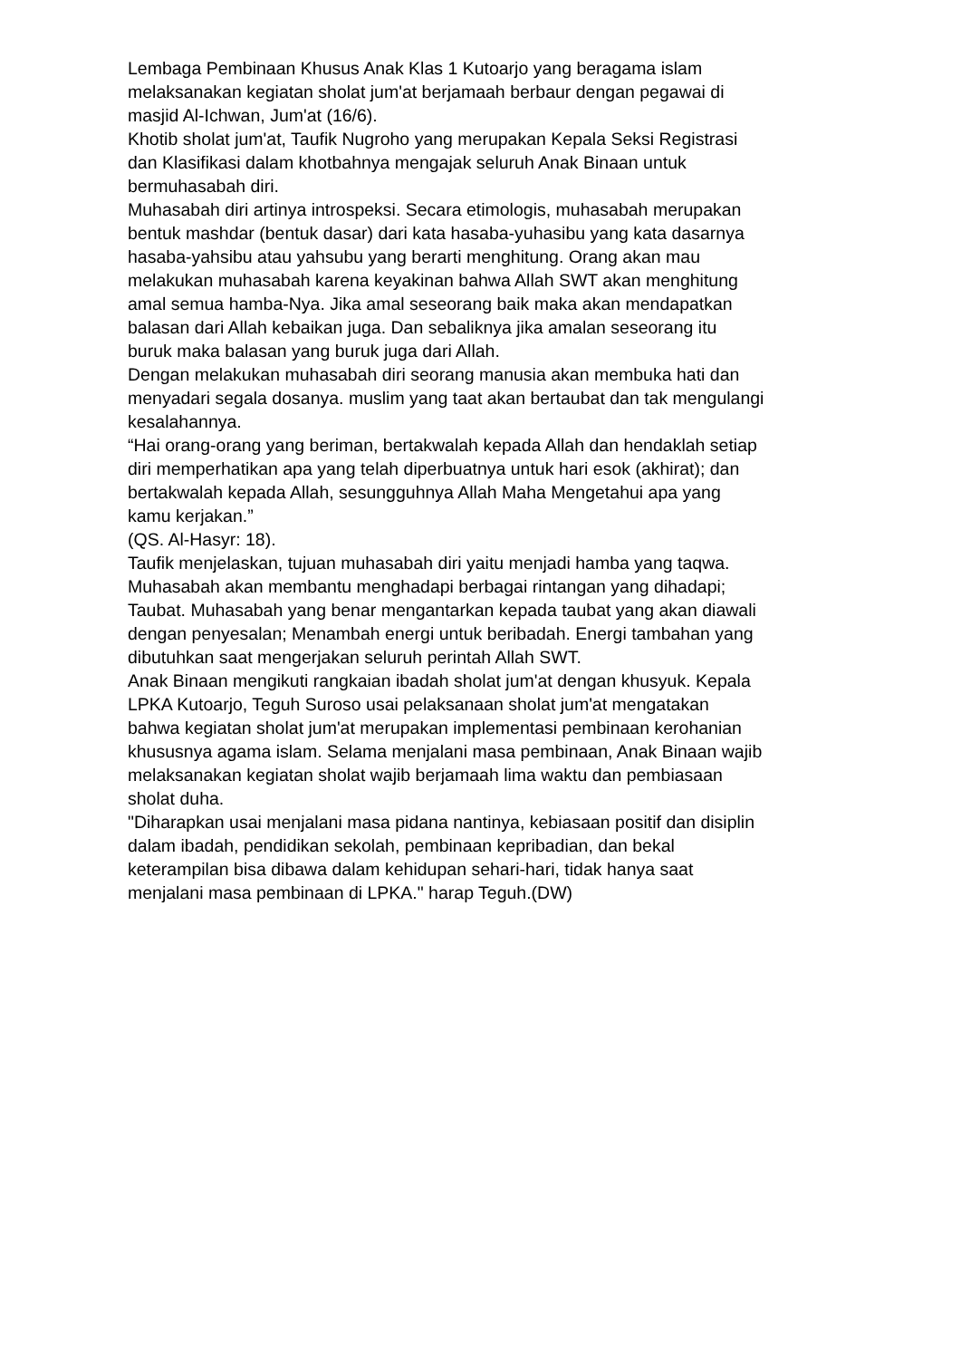Lembaga Pembinaan Khusus Anak Klas 1 Kutoarjo yang beragama islam
melaksanakan kegiatan sholat jum'at berjamaah berbaur dengan pegawai di
masjid Al-Ichwan, Jum'at (16/6).
Khotib sholat jum'at, Taufik Nugroho yang merupakan Kepala Seksi Registrasi
dan Klasifikasi dalam khotbahnya mengajak seluruh Anak Binaan untuk
bermuhasabah diri.
Muhasabah diri artinya introspeksi. Secara etimologis, muhasabah merupakan
bentuk mashdar (bentuk dasar) dari kata hasaba-yuhasibu yang kata dasarnya
hasaba-yahsibu atau yahsubu yang berarti menghitung. Orang akan mau
melakukan muhasabah karena keyakinan bahwa Allah SWT akan menghitung
amal semua hamba-Nya. Jika amal seseorang baik maka akan mendapatkan
balasan dari Allah kebaikan juga. Dan sebaliknya jika amalan seseorang itu
buruk maka balasan yang buruk juga dari Allah.
Dengan melakukan muhasabah diri seorang manusia akan membuka hati dan
menyadari segala dosanya. muslim yang taat akan bertaubat dan tak mengulangi
kesalahannya.
“Hai orang-orang yang beriman, bertakwalah kepada Allah dan hendaklah setiap
diri memperhatikan apa yang telah diperbuatnya untuk hari esok (akhirat); dan
bertakwalah kepada Allah, sesungguhnya Allah Maha Mengetahui apa yang
kamu kerjakan.”
(QS. Al-Hasyr: 18).
Taufik menjelaskan, tujuan muhasabah diri yaitu menjadi hamba yang taqwa.
Muhasabah akan membantu menghadapi berbagai rintangan yang dihadapi;
Taubat. Muhasabah yang benar mengantarkan kepada taubat yang akan diawali
dengan penyesalan; Menambah energi untuk beribadah. Energi tambahan yang
dibutuhkan saat mengerjakan seluruh perintah Allah SWT.
Anak Binaan mengikuti rangkaian ibadah sholat jum'at dengan khusyuk. Kepala
LPKA Kutoarjo, Teguh Suroso usai pelaksanaan sholat jum'at mengatakan
bahwa kegiatan sholat jum'at merupakan implementasi pembinaan kerohanian
khususnya agama islam. Selama menjalani masa pembinaan, Anak Binaan wajib
melaksanakan kegiatan sholat wajib berjamaah lima waktu dan pembiasaan
sholat duha.
"Diharapkan usai menjalani masa pidana nantinya, kebiasaan positif dan disiplin
dalam ibadah, pendidikan sekolah, pembinaan kepribadian, dan bekal
keterampilan bisa dibawa dalam kehidupan sehari-hari, tidak hanya saat
menjalani masa pembinaan di LPKA." harap Teguh.(DW)